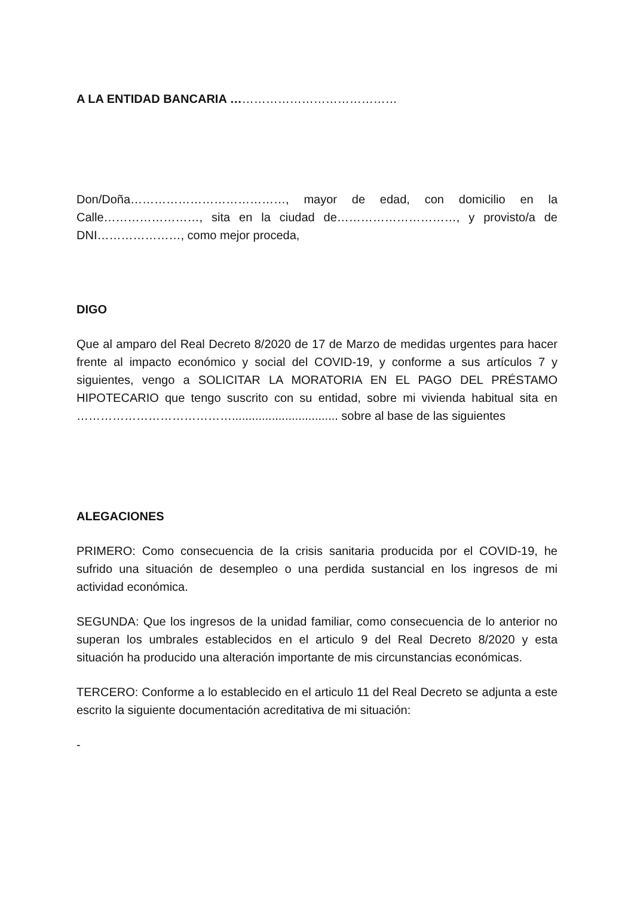A LA ENTIDAD BANCARIA ……………………………………
Don/Doña…………………………………, mayor de edad, con domicilio en la Calle……………………, sita en la ciudad de…………………………, y provisto/a de DNI…………………, como mejor proceda,
DIGO
Que al amparo del Real Decreto 8/2020 de 17 de Marzo de medidas urgentes para hacer frente al impacto económico y social del COVID-19, y conforme a sus artículos 7 y siguientes, vengo a SOLICITAR LA MORATORIA EN EL PAGO DEL PRÉSTAMO HIPOTECARIO que tengo suscrito con su entidad, sobre mi vivienda habitual sita en …………………………………................................ sobre al base de las siguientes
ALEGACIONES
PRIMERO: Como consecuencia de la crisis sanitaria producida por el COVID-19, he sufrido una situación de desempleo o una perdida sustancial en los ingresos de mi actividad económica.
SEGUNDA: Que los ingresos de la unidad familiar, como consecuencia de lo anterior no superan los umbrales establecidos en el articulo 9 del Real Decreto 8/2020 y esta situación ha producido una alteración importante de mis circunstancias económicas.
TERCERO: Conforme a lo establecido en el articulo 11 del Real Decreto se adjunta a este escrito la siguiente documentación acreditativa de mi situación:
-